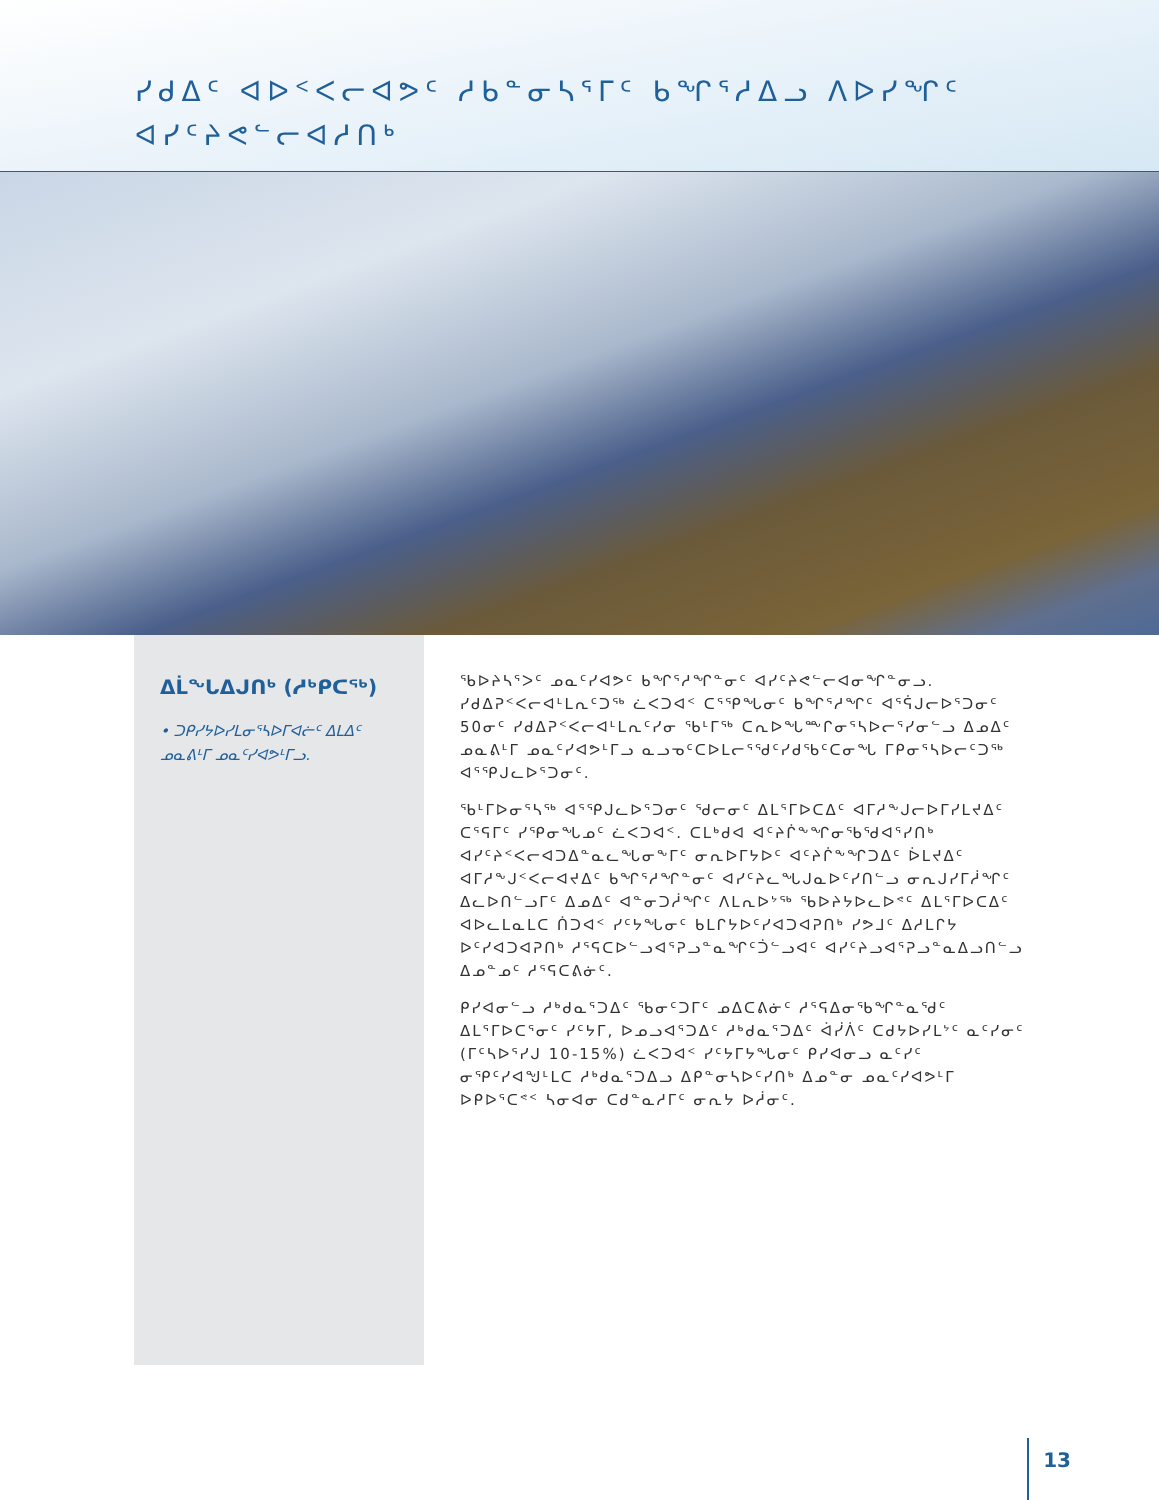ᓯᑯᐃᑦ ᐊᐅᑉᐸᓕᐊᕗᑦ ᓱᑲᓐᓂᓴᕐᒥᑦ ᑲᖏᕐᓱᐃᓗ ᐱᐅᓯᖏᑦ ᐊᓯᑦᔨᕙᓪᓕᐊᓱᑎᒃ
ᐃᒫᖓᐃᒍᑎᒃ (ᓱᒃᑭᑕᖅ)
• ᑐᑭᓯᔭᐅᓯᒪᓂᕐᓴᐅᒥᐊᓖᑦ ᐃᒪᐃᑦ ᓄᓇᕕᒻᒥ ᓄᓇᑦᓯᐊᕗᒻᒥᓗ.
ᖃᐅᔨᓴᕐᐳᑦ ᓄᓇᑦᓯᐊᕗᑦ ᑲᖏᕐᓱᖏᓐᓂᑦ ᐊᓯᑦᔨᕙᓪᓕᐊᓂᖏᓐᓂᓗ. ᓯᑯᐃᕈᑉᐸᓕᐊᒻᒪᕆᑦᑐᖅ ᓛᐸᑐᐊᑉ ᑕᕐᕿᖓᓂᑦ ᑲᖏᕐᓱᖏᑦ ᐊᕐᕌᒍᓕᐅᕐᑐᓂᑦ 50ᓂᑦ ᓯᑯᐃᕈᑉᐸᓕᐊᒻᒪᕆᑦᓯᓂ ᖃᒻᒥᖅ ᑕᕆᐅᖓᖖᒋᓂᕐᓴᐅᓕᕐᓯᓂᓪᓗ ᐃᓄᐃᑦ ᓄᓇᕕᒻᒥ ᓄᓇᑦᓯᐊᕗᒻᒥᓗ ᓇᓗᓀᑦᑕᐅᒪᓕᕐᖁᑦᓯᑯᖃᑦᑕᓂᖓ ᒥᑭᓂᕐᓴᐅᓕᑦᑐᖅ ᐊᕐᕿᒍᓚᐅᕐᑐᓂᑦ.
ᖃᒻᒥᐅᓂᕐᓴᖅ ᐊᕐᕿᒍᓚᐅᕐᑐᓂᑦ ᖁᓕᓂᑦ ᐃᒪᕐᒥᐅᑕᐃᑦ ᐊᒥᓱᖕᒍᓕᐅᒥᓯᒪᔪᐃᑦ ᑕᕐᕋᒥᑦ ᓯᕿᓂᖓᓄᑦ ᓛᐸᑐᐊᑉ. ᑕᒪᒃᑯᐊ ᐊᑦᔨᒌᖕᖏᓂᖃᖁᐊᕐᓯᑎᒃ ᐊᓯᑦᔨᑉᐸᓕᐊᑐᐃᓐᓇᓚᖓᓂᖕᒥᑦ ᓂᕆᐅᒥᔭᐅᑦ ᐊᑦᔨᒌᖕᖏᑐᐃᑦ ᐆᒪᔪᐃᑦ ᐊᒥᓱᖕᒍᑉᐸᓕᐊᔪᐃᑦ ᑲᖏᕐᓱᖏᓐᓂᑦ ᐊᓯᑦᔨᓚᖓᒍᓇᐅᑦᓯᑎᓪᓗ ᓂᕆᒍᓯᒥᓲᖏᑦ ᐃᓚᐅᑎᓪᓗᒥᑦ ᐃᓄᐃᑦ ᐊᓐᓂᑐᓲᖏᑦ ᐱᒪᕆᐅᔾᖅ ᖃᐅᔨᔭᐅᓚᐅᕝᑦ ᐃᒪᕐᒥᐅᑕᐃᑦ ᐊᐅᓚᒪᓇᒪᑕ ᑏᑐᐊᑉ ᓯᑦᔭᖓᓂᑦ ᑲᒪᒋᔭᐅᑦᓯᐊᑐᐊᕈᑎᒃ ᓯᕗᒧᑦ ᐃᓱᒪᒋᔭ ᐅᑦᓯᐊᑐᐊᕈᑎᒃ ᓱᕐᕋᑕᐅᓪᓗᐊᕐᕈᓗᓐᓇᖏᑦᑑᓪᓗᐊᑦ ᐊᓯᑦᔨᓗᐊᕐᕈᓗᓐᓇᐃᓗᑎᓪᓗ ᐃᓄᓐᓄᑦ ᓱᕐᕋᑕᕕᓃᑦ.
ᑭᓯᐊᓂᓪᓗ ᓱᒃᑯᓇᕐᑐᐃᑦ ᖃᓂᑦᑐᒥᑦ ᓄᐃᑕᕕᓃᑦ ᓱᕐᕋᐃᓂᖃᖏᓐᓇᖁᑦ ᐃᒪᕐᒥᐅᑕᕐᓂᑦ ᓯᑦᔭᒥ, ᐅᓄᓗᐊᕐᑐᐃᑦ ᓱᒃᑯᓇᕐᑐᐃᑦ ᐋᓰᐲᑦ ᑕᑯᔭᐅᓯᒪᔾᑦ ᓇᑦᓯᓂᑦ (ᒥᑦᓴᐅᕐᓯᒍ 10-15%) ᓛᐸᑐᐊᑉ ᓯᑦᔭᒥᔭᖓᓂᑦ ᑭᓯᐊᓂᓗ ᓇᑦᓯᑦ ᓂᕿᑦᓯᐊᖑᒻᒪᑕ ᓱᒃᑯᓇᕐᑐᐃᓗ ᐃᑭᓐᓂᓴᐅᑦᓯᑎᒃ ᐃᓄᓐᓂ ᓄᓇᑦᓯᐊᕗᒻᒥ ᐅᑭᐅᕐᑕᕝᑉ ᓴᓂᐊᓂ ᑕᑯᓐᓇᓱᒥᑦ ᓂᕆᔭ ᐅᓲᓂᑦ.
13